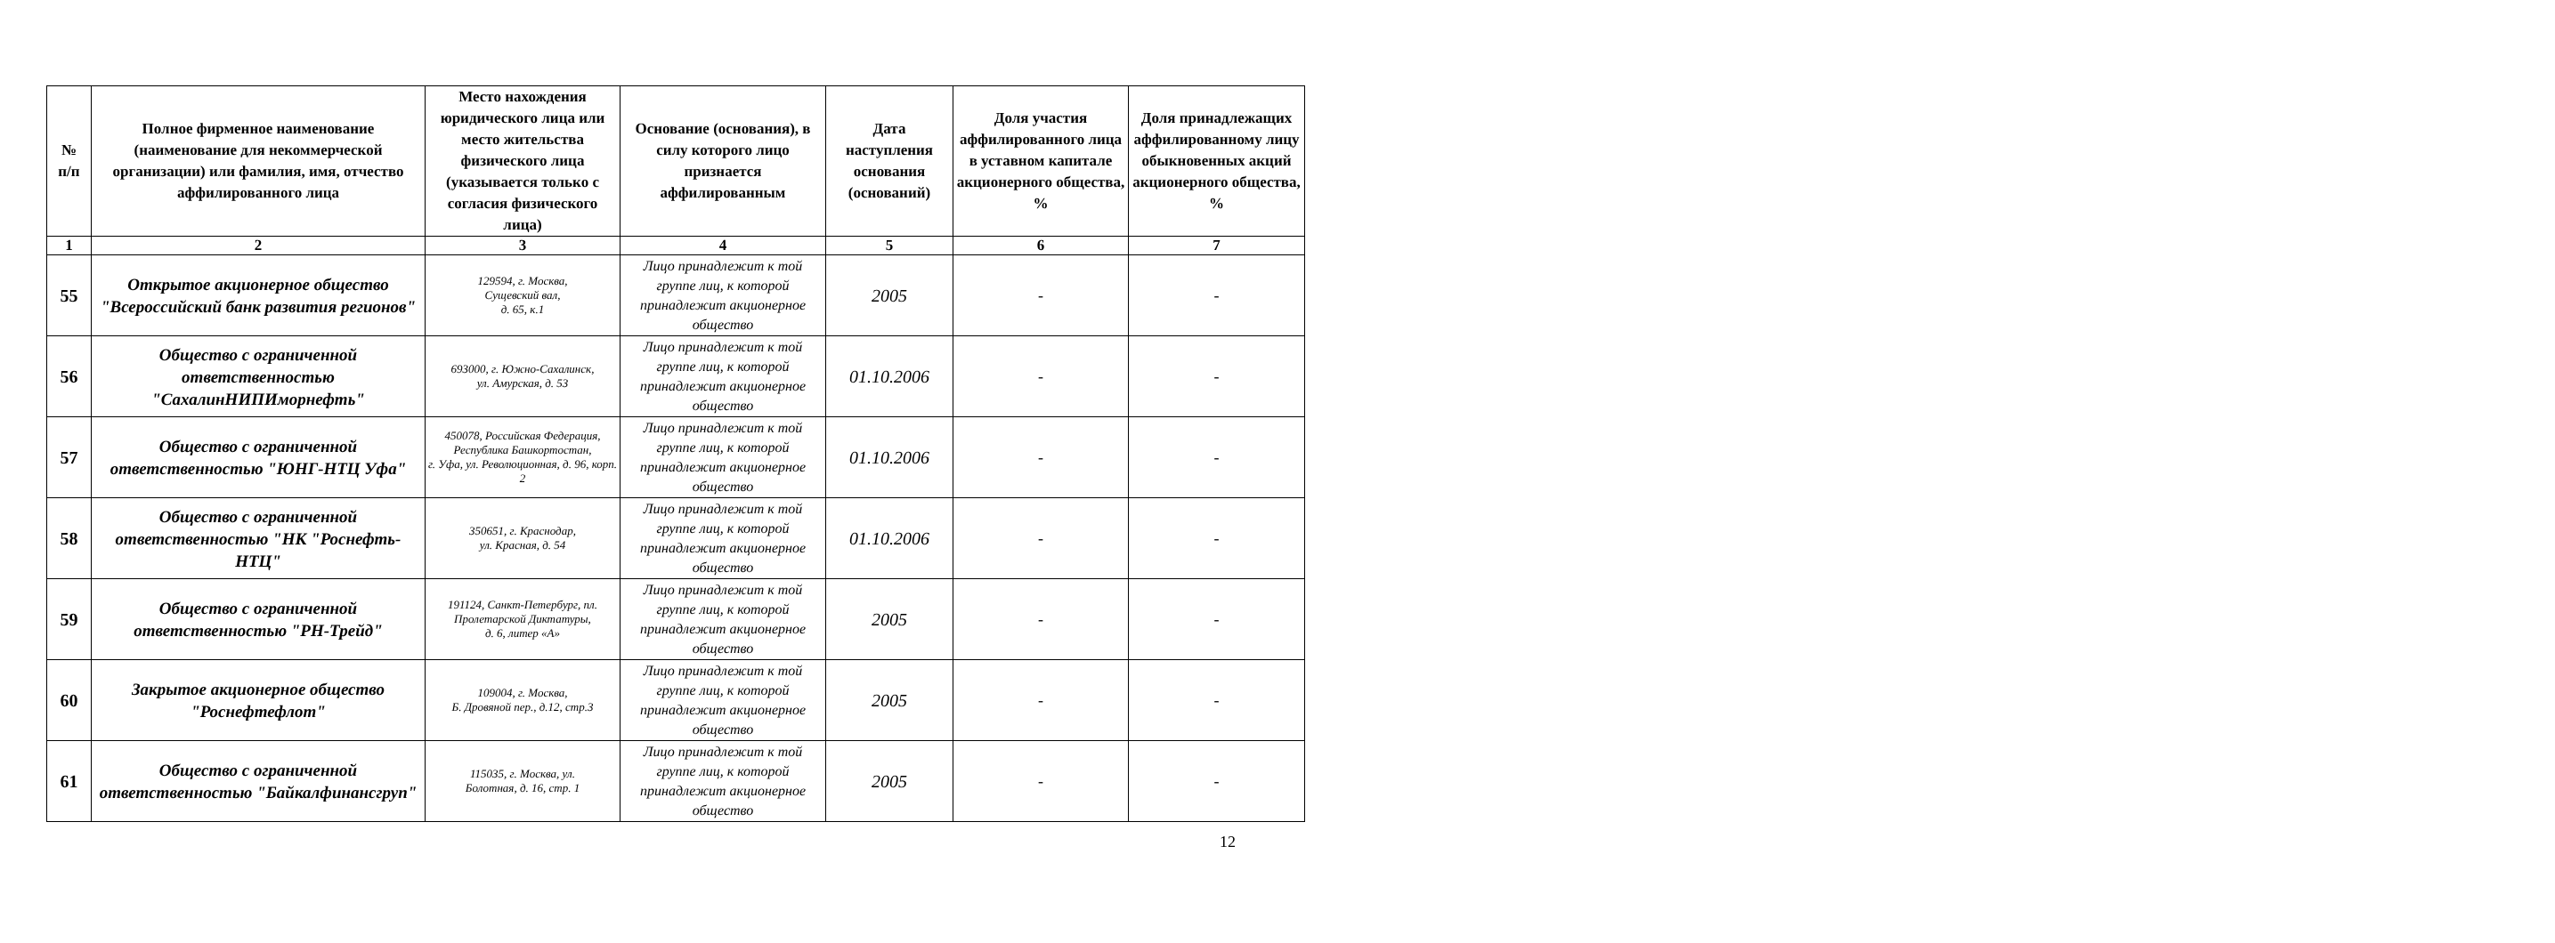| № п/п | Полное фирменное наименование (наименование для некоммерческой организации) или фамилия, имя, отчество аффилированного лица | Место нахождения юридического лица или место жительства физического лица (указывается только с согласия физического лица) | Основание (основания), в силу которого лицо признается аффилированным | Дата наступления основания (оснований) | Доля участия аффилированного лица в уставном капитале акционерного общества, % | Доля принадлежащих аффилированному лицу обыкновенных акций акционерного общества, % |
| --- | --- | --- | --- | --- | --- | --- |
| 1 | 2 | 3 | 4 | 5 | 6 | 7 |
| 55 | Открытое акционерное общество "Всероссийский банк развития регионов" | 129594, г. Москва, Сущевский вал, д. 65, к.1 | Лицо принадлежит к той группе лиц, к которой принадлежит акционерное общество | 2005 | - | - |
| 56 | Общество с ограниченной ответственностью "СахалинНИПИморнефть" | 693000, г. Южно-Сахалинск, ул. Амурская, д. 53 | Лицо принадлежит к той группе лиц, к которой принадлежит акционерное общество | 01.10.2006 | - | - |
| 57 | Общество с ограниченной ответственностью "ЮНГ-НТЦ Уфа" | 450078, Российская Федерация, Республика Башкортостан, г. Уфа, ул. Революционная, д. 96, корп. 2 | Лицо принадлежит к той группе лиц, к которой принадлежит акционерное общество | 01.10.2006 | - | - |
| 58 | Общество с ограниченной ответственностью "НК "Роснефть-НТЦ" | 350651, г. Краснодар, ул. Красная, д. 54 | Лицо принадлежит к той группе лиц, к которой принадлежит акционерное общество | 01.10.2006 | - | - |
| 59 | Общество с ограниченной ответственностью "РН-Трейд" | 191124, Санкт-Петербург, пл. Пролетарской Диктатуры, д. 6, литер «А» | Лицо принадлежит к той группе лиц, к которой принадлежит акционерное общество | 2005 | - | - |
| 60 | Закрытое акционерное общество "Роснефтефлот" | 109004, г. Москва, Б. Дровяной пер., д.12, стр.3 | Лицо принадлежит к той группе лиц, к которой принадлежит акционерное общество | 2005 | - | - |
| 61 | Общество с ограниченной ответственностью "Байкалфинансгруп" | 115035, г. Москва, ул. Болотная, д. 16, стр. 1 | Лицо принадлежит к той группе лиц, к которой принадлежит акционерное общество | 2005 | - | - |
12